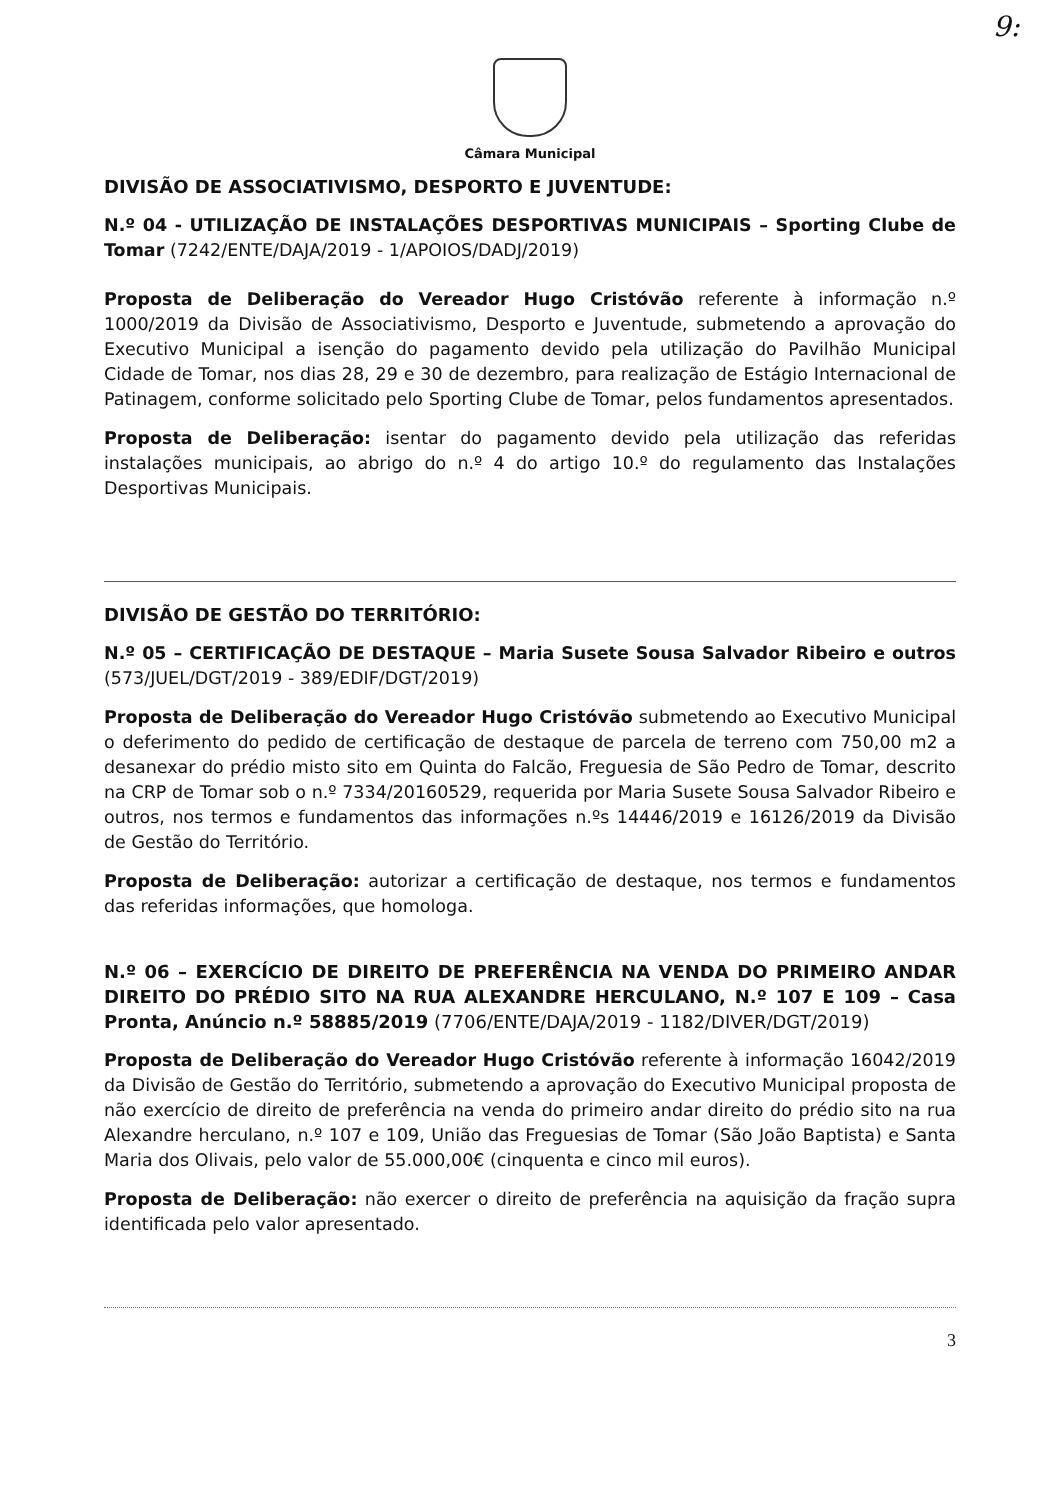9:
Câmara Municipal
DIVISÃO DE ASSOCIATIVISMO, DESPORTO E JUVENTUDE:
N.º 04 - UTILIZAÇÃO DE INSTALAÇÕES DESPORTIVAS MUNICIPAIS – Sporting Clube de Tomar (7242/ENTE/DAJA/2019 - 1/APOIOS/DADJ/2019)
Proposta de Deliberação do Vereador Hugo Cristóvão referente à informação n.º 1000/2019 da Divisão de Associativismo, Desporto e Juventude, submetendo a aprovação do Executivo Municipal a isenção do pagamento devido pela utilização do Pavilhão Municipal Cidade de Tomar, nos dias 28, 29 e 30 de dezembro, para realização de Estágio Internacional de Patinagem, conforme solicitado pelo Sporting Clube de Tomar, pelos fundamentos apresentados.
Proposta de Deliberação: isentar do pagamento devido pela utilização das referidas instalações municipais, ao abrigo do n.º 4 do artigo 10.º do regulamento das Instalações Desportivas Municipais.
DIVISÃO DE GESTÃO DO TERRITÓRIO:
N.º 05 – CERTIFICAÇÃO DE DESTAQUE – Maria Susete Sousa Salvador Ribeiro e outros (573/JUEL/DGT/2019 - 389/EDIF/DGT/2019)
Proposta de Deliberação do Vereador Hugo Cristóvão submetendo ao Executivo Municipal o deferimento do pedido de certificação de destaque de parcela de terreno com 750,00 m2 a desanexar do prédio misto sito em Quinta do Falcão, Freguesia de São Pedro de Tomar, descrito na CRP de Tomar sob o n.º 7334/20160529, requerida por Maria Susete Sousa Salvador Ribeiro e outros, nos termos e fundamentos das informações n.ºs 14446/2019 e 16126/2019 da Divisão de Gestão do Território.
Proposta de Deliberação: autorizar a certificação de destaque, nos termos e fundamentos das referidas informações, que homologa.
N.º 06 – EXERCÍCIO DE DIREITO DE PREFERÊNCIA NA VENDA DO PRIMEIRO ANDAR DIREITO DO PRÉDIO SITO NA RUA ALEXANDRE HERCULANO, N.º 107 E 109 – Casa Pronta, Anúncio n.º 58885/2019 (7706/ENTE/DAJA/2019 - 1182/DIVER/DGT/2019)
Proposta de Deliberação do Vereador Hugo Cristóvão referente à informação 16042/2019 da Divisão de Gestão do Território, submetendo a aprovação do Executivo Municipal proposta de não exercício de direito de preferência na venda do primeiro andar direito do prédio sito na rua Alexandre herculano, n.º 107 e 109, União das Freguesias de Tomar (São João Baptista) e Santa Maria dos Olivais, pelo valor de 55.000,00€ (cinquenta e cinco mil euros).
Proposta de Deliberação: não exercer o direito de preferência na aquisição da fração supra identificada pelo valor apresentado.
3